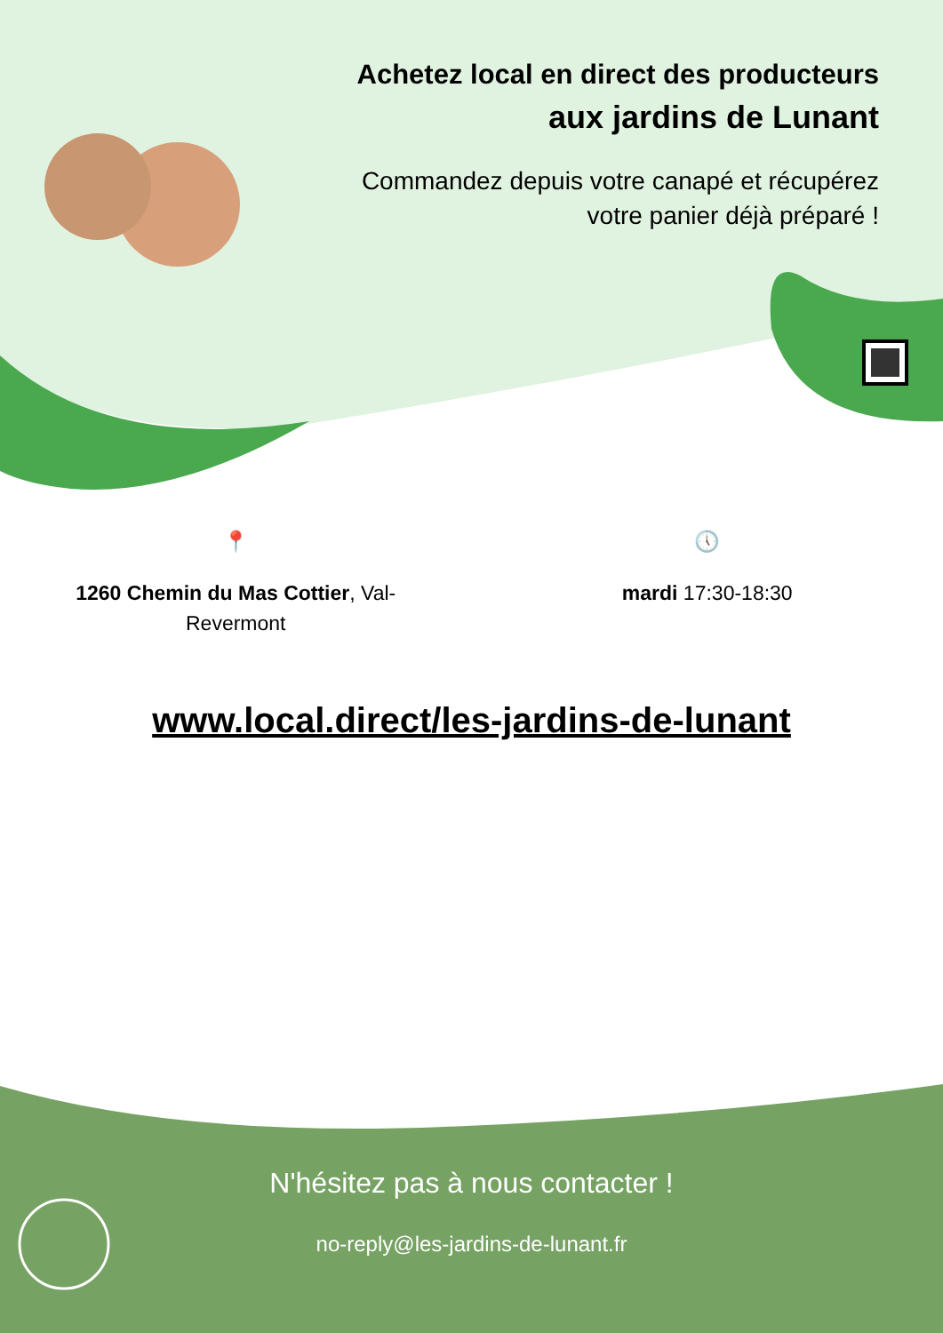Achetez local en direct des producteurs
aux jardins de Lunant
Commandez depuis votre canapé et récupérez votre panier déjà préparé !
📍
1260 Chemin du Mas Cottier, Val-Revermont
🕔
mardi 17:30-18:30
www.local.direct/les-jardins-de-lunant
N'hésitez pas à nous contacter !
no-reply@les-jardins-de-lunant.fr